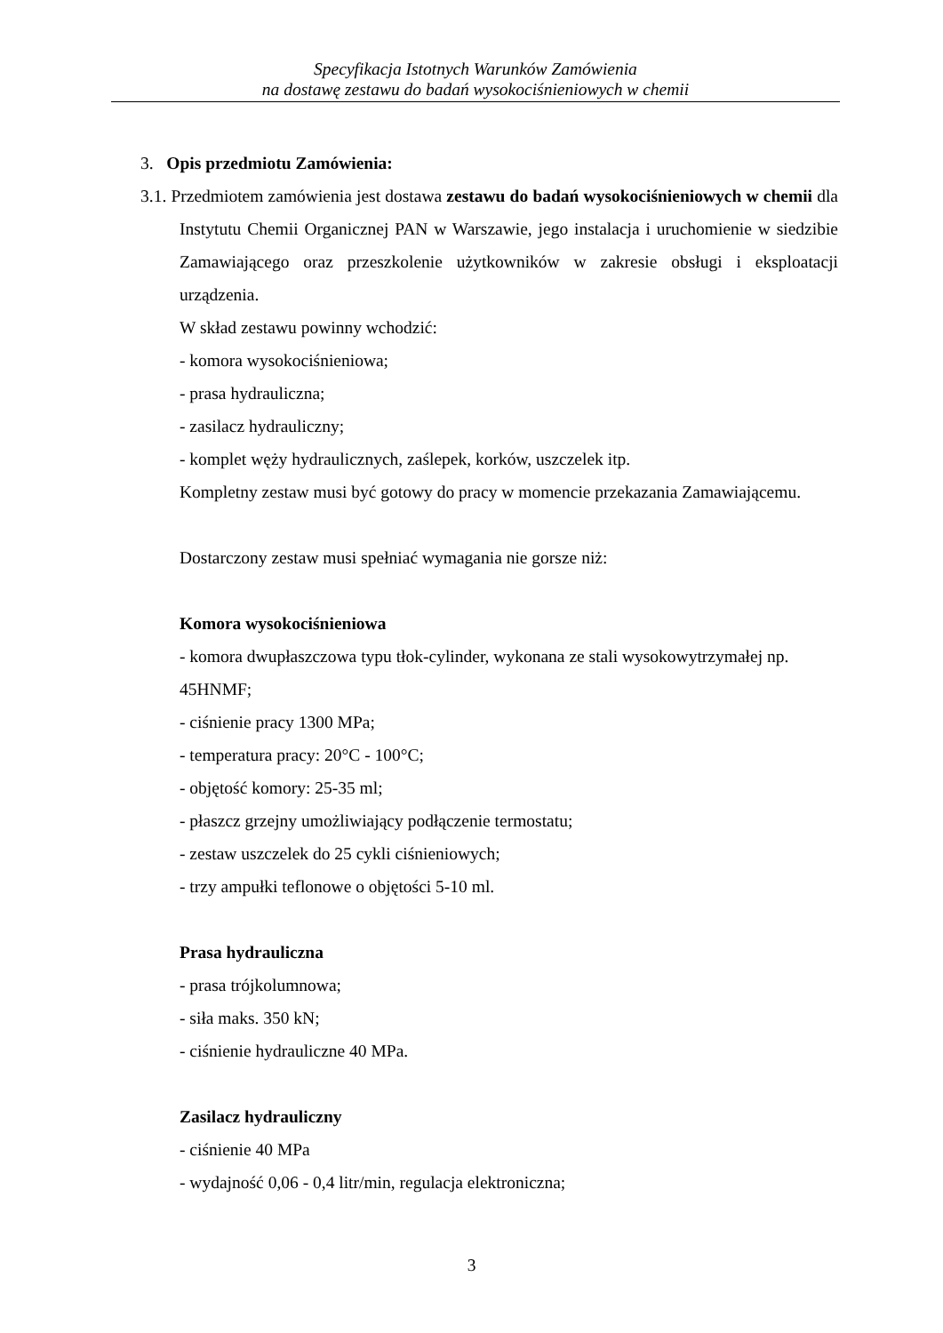Specyfikacja Istotnych Warunków Zamówienia
na dostawę zestawu do badań wysokociśnieniowych w chemii
3. Opis przedmiotu Zamówienia:
3.1. Przedmiotem zamówienia jest dostawa zestawu do badań wysokociśnieniowych w chemii dla Instytutu Chemii Organicznej PAN w Warszawie, jego instalacja i uruchomienie w siedzibie Zamawiającego oraz przeszkolenie użytkowników w zakresie obsługi i eksploatacji urządzenia.
W skład zestawu powinny wchodzić:
- komora wysokociśnieniowa;
- prasa hydrauliczna;
- zasilacz hydrauliczny;
- komplet węży hydraulicznych, zaślepek, korków, uszczelek itp.
Kompletny zestaw musi być gotowy do pracy w momencie przekazania Zamawiającemu.
Dostarczony zestaw musi spełniać wymagania nie gorsze niż:
Komora wysokociśnieniowa
- komora dwupłaszczowa typu tłok-cylinder, wykonana ze stali wysokowytrzymałej np. 45HNMF;
- ciśnienie pracy 1300 MPa;
- temperatura pracy: 20°C - 100°C;
- objętość komory: 25-35 ml;
- płaszcz grzejny umożliwiający podłączenie termostatu;
- zestaw uszczelek do 25 cykli ciśnieniowych;
- trzy ampułki teflonowe o objętości 5-10 ml.
Prasa hydrauliczna
- prasa trójkolumnowa;
- siła maks. 350 kN;
- ciśnienie hydrauliczne 40 MPa.
Zasilacz hydrauliczny
- ciśnienie 40 MPa
- wydajność 0,06 - 0,4 litr/min, regulacja elektroniczna;
3